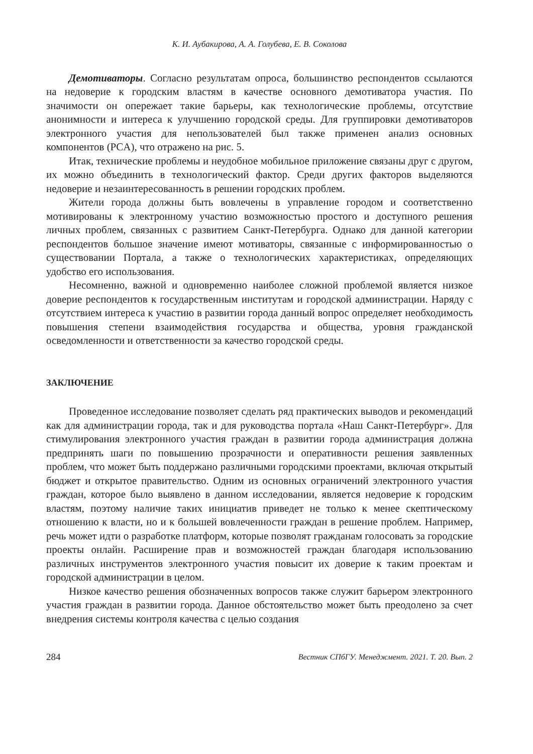К. И. Аубакирова, А. А. Голубева, Е. В. Соколова
Демотиваторы. Согласно результатам опроса, большинство респондентов ссылаются на недоверие к городским властям в качестве основного демотиватора участия. По значимости он опережает такие барьеры, как технологические проблемы, отсутствие анонимности и интереса к улучшению городской среды. Для группировки демотиваторов электронного участия для непользователей был также применен анализ основных компонентов (PCA), что отражено на рис. 5.
Итак, технические проблемы и неудобное мобильное приложение связаны друг с другом, их можно объединить в технологический фактор. Среди других факторов выделяются недоверие и незаинтересованность в решении городских проблем.
Жители города должны быть вовлечены в управление городом и соответственно мотивированы к электронному участию возможностью простого и доступного решения личных проблем, связанных с развитием Санкт-Петербурга. Однако для данной категории респондентов большое значение имеют мотиваторы, связанные с информированностью о существовании Портала, а также о технологических характеристиках, определяющих удобство его использования.
Несомненно, важной и одновременно наиболее сложной проблемой является низкое доверие респондентов к государственным институтам и городской администрации. Наряду с отсутствием интереса к участию в развитии города данный вопрос определяет необходимость повышения степени взаимодействия государства и общества, уровня гражданской осведомленности и ответственности за качество городской среды.
ЗАКЛЮЧЕНИЕ
Проведенное исследование позволяет сделать ряд практических выводов и рекомендаций как для администрации города, так и для руководства портала «Наш Санкт-Петербург». Для стимулирования электронного участия граждан в развитии города администрация должна предпринять шаги по повышению прозрачности и оперативности решения заявленных проблем, что может быть поддержано различными городскими проектами, включая открытый бюджет и открытое правительство. Одним из основных ограничений электронного участия граждан, которое было выявлено в данном исследовании, является недоверие к городским властям, поэтому наличие таких инициатив приведет не только к менее скептическому отношению к власти, но и к большей вовлеченности граждан в решение проблем. Например, речь может идти о разработке платформ, которые позволят гражданам голосовать за городские проекты онлайн. Расширение прав и возможностей граждан благодаря использованию различных инструментов электронного участия повысит их доверие к таким проектам и городской администрации в целом.
Низкое качество решения обозначенных вопросов также служит барьером электронного участия граждан в развитии города. Данное обстоятельство может быть преодолено за счет внедрения системы контроля качества с целью создания
284 Вестник СПбГУ. Менеджмент. 2021. Т. 20. Вып. 2